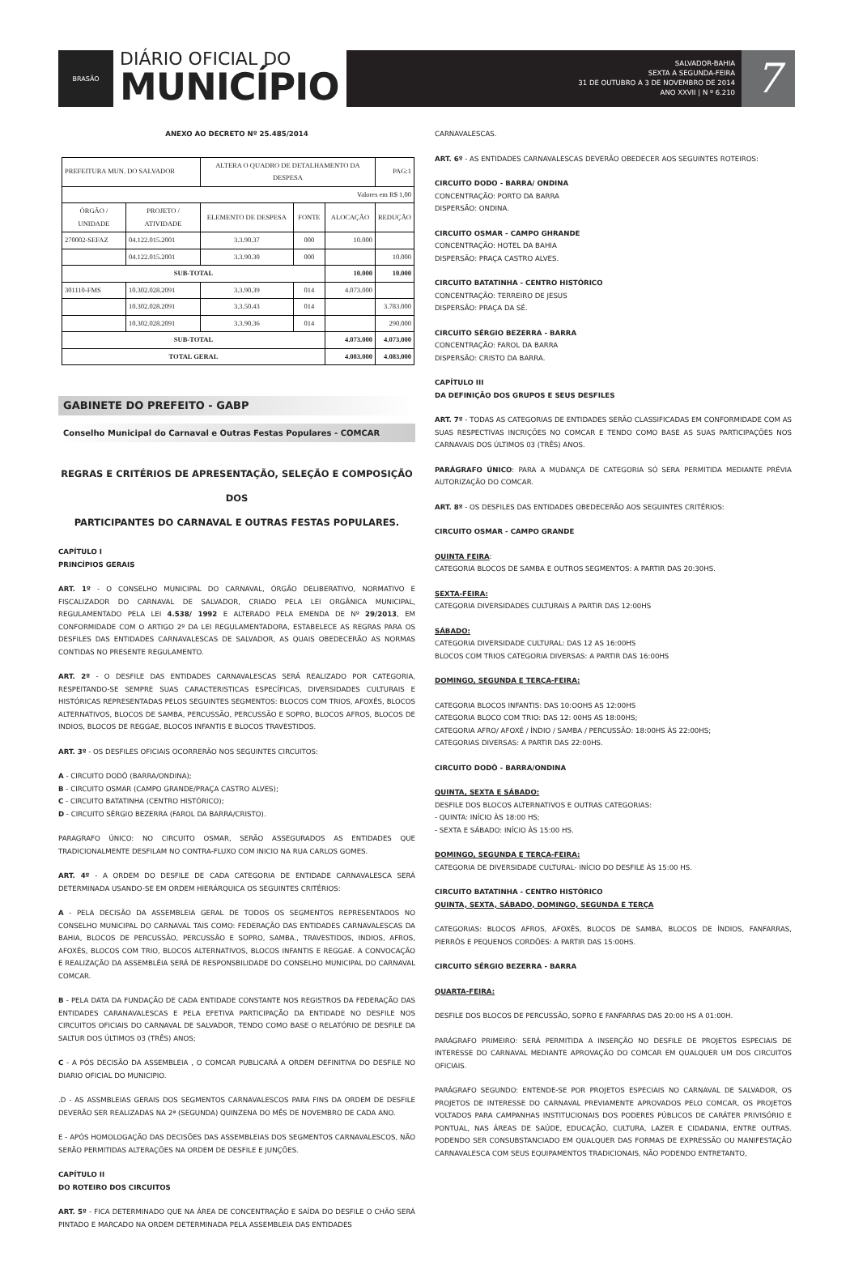BRASÃO
DIÁRIO OFICIAL DO
MUNICÍPIO
SALVADOR-BAHIA
SEXTA A SEGUNDA-FEIRA
31 DE OUTUBRO A 3 DE NOVEMBRO DE 2014
ANO XXVII | N º 6.210
7
ANEXO AO DECRETO Nº 25.485/2014
| PREFEITURA MUN. DO SALVADOR | | ALTERA O QUADRO DE DETALHAMENTO DA DESPESA | | | PAG:1 |
| Valores em R$ 1,00 | | | | | |
| ÓRGÃO / UNIDADE | PROJETO / ATIVIDADE | ELEMENTO DE DESPESA | FONTE | ALOCAÇÃO | REDUÇÃO |
| 270002-SEFAZ | 04.122.015.2001 | 3.3.90.37 | 000 | 10.000 | |
| | 04.122.015.2001 | 3.3.90.30 | 000 | | 10.000 |
| SUB-TOTAL | | | | 10.000 | 10.000 |
| 301110-FMS | 10.302.028.2091 | 3.3.90.39 | 014 | 4.073.000 | |
| | 10.302.028.2091 | 3.3.50.43 | 014 | | 3.783.000 |
| | 10.302.028.2091 | 3.3.90.36 | 014 | | 290.000 |
| SUB-TOTAL | | | | 4.073.000 | 4.073.000 |
| TOTAL GERAL | | | | 4.083.000 | 4.083.000 |
GABINETE DO PREFEITO - GABP
Conselho Municipal do Carnaval e Outras Festas Populares - COMCAR
REGRAS E CRITÉRIOS DE APRESENTAÇÃO, SELEÇÃO E COMPOSIÇÃO DOS
PARTICIPANTES DO CARNAVAL E OUTRAS FESTAS POPULARES.
CAPÍTULO I
PRINCÍPIOS GERAIS
ART. 1º - O CONSELHO MUNICIPAL DO CARNAVAL, ÓRGÃO DELIBERATIVO, NORMATIVO E FISCALIZADOR DO CARNAVAL DE SALVADOR, CRIADO PELA LEI ORGÂNICA MUNICIPAL, REGULAMENTADO PELA LEI 4.538/ 1992 E ALTERADO PELA EMENDA DE Nº 29/2013, EM CONFORMIDADE COM O ARTIGO 2º DA LEI REGULAMENTADORA, ESTABELECE AS REGRAS PARA OS DESFILES DAS ENTIDADES CARNAVALESCAS DE SALVADOR, AS QUAIS OBEDECERÃO AS NORMAS CONTIDAS NO PRESENTE REGULAMENTO.
ART. 2º - O DESFILE DAS ENTIDADES CARNAVALESCAS SERÁ REALIZADO POR CATEGORIA, RESPEITANDO-SE SEMPRE SUAS CARACTERISTICAS ESPECÍFICAS, DIVERSIDADES CULTURAIS E HISTÓRICAS REPRESENTADAS PELOS SEGUINTES SEGMENTOS: BLOCOS COM TRIOS, AFOXÉS, BLOCOS ALTERNATIVOS, BLOCOS DE SAMBA, PERCUSSÃO, PERCUSSÃO E SOPRO, BLOCOS AFROS, BLOCOS DE INDIOS, BLOCOS DE REGGAE, BLOCOS INFANTIS E BLOCOS TRAVESTIDOS.
ART. 3º - OS DESFILES OFICIAIS OCORRERÃO NOS SEGUINTES CIRCUITOS:
A - CIRCUITO DODÔ (BARRA/ONDINA);
B - CIRCUITO OSMAR (CAMPO GRANDE/PRAÇA CASTRO ALVES);
C - CIRCUITO BATATINHA (CENTRO HISTÓRICO);
D - CIRCUITO SÉRGIO BEZERRA (FAROL DA BARRA/CRISTO).
PARAGRAFO ÚNICO: NO CIRCUITO OSMAR, SERÃO ASSEGURADOS AS ENTIDADES QUE TRADICIONALMENTE DESFILAM NO CONTRA-FLUXO COM INICIO NA RUA CARLOS GOMES.
ART. 4º - A ORDEM DO DESFILE DE CADA CATEGORIA DE ENTIDADE CARNAVALESCA SERÁ DETERMINADA USANDO-SE EM ORDEM HIERÁRQUICA OS SEGUINTES CRITÉRIOS:
A - PELA DECISÃO DA ASSEMBLEIA GERAL DE TODOS OS SEGMENTOS REPRESENTADOS NO CONSELHO MUNICIPAL DO CARNAVAL TAIS COMO: FEDERAÇÃO DAS ENTIDADES CARNAVALESCAS DA BAHIA, BLOCOS DE PERCUSSÃO, PERCUSSÃO E SOPRO, SAMBA., TRAVESTIDOS, INDIOS, AFROS, AFOXÉS, BLOCOS COM TRIO, BLOCOS ALTERNATIVOS, BLOCOS INFANTIS E REGGAE. A CONVOCAÇÃO E REALIZAÇÃO DA ASSEMBLÉIA SERÁ DE RESPONSBILIDADE DO CONSELHO MUNICIPAL DO CARNAVAL COMCAR.
B - PELA DATA DA FUNDAÇÃO DE CADA ENTIDADE CONSTANTE NOS REGISTROS DA FEDERAÇÃO DAS ENTIDADES CARANAVALESCAS E PELA EFETIVA PARTICIPAÇÃO DA ENTIDADE NO DESFILE NOS CIRCUITOS OFICIAIS DO CARNAVAL DE SALVADOR, TENDO COMO BASE O RELATÓRIO DE DESFILE DA SALTUR DOS ÚLTIMOS 03 (TRÊS) ANOS;
C - A PÓS DECISÃO DA ASSEMBLEIA , O COMCAR PUBLICARÁ A ORDEM DEFINITIVA DO DESFILE NO DIARIO OFICIAL DO MUNICIPIO.
.D - AS ASSMBLEIAS GERAIS DOS SEGMENTOS CARNAVALESCOS PARA FINS DA ORDEM DE DESFILE DEVERÃO SER REALIZADAS NA 2ª (SEGUNDA) QUINZENA DO MÊS DE NOVEMBRO DE CADA ANO.
E - APÓS HOMOLOGAÇÃO DAS DECISÕES DAS ASSEMBLEIAS DOS SEGMENTOS CARNAVALESCOS, NÃO SERÃO PERMITIDAS ALTERAÇÕES NA ORDEM DE DESFILE E JUNÇÕES.
CAPÍTULO II
DO ROTEIRO DOS CIRCUITOS
ART. 5º - FICA DETERMINADO QUE NA ÁREA DE CONCENTRAÇÃO E SAÍDA DO DESFILE O CHÃO SERÁ PINTADO E MARCADO NA ORDEM DETERMINADA PELA ASSEMBLEIA DAS ENTIDADES
CARNAVALESCAS.
ART. 6º - AS ENTIDADES CARNAVALESCAS DEVERÃO OBEDECER AOS SEGUINTES ROTEIROS:
CIRCUITO DODO - BARRA/ ONDINA
CONCENTRAÇÃO: PORTO DA BARRA
DISPERSÃO: ONDINA.
CIRCUITO OSMAR - CAMPO GHRANDE
CONCENTRAÇÃO: HOTEL DA BAHIA
DISPERSÃO: PRAÇA CASTRO ALVES.
CIRCUITO BATATINHA - CENTRO HISTÓRICO
CONCENTRAÇÃO: TERREIRO DE JESUS
DISPERSÃO: PRAÇA DA SÉ.
CIRCUITO SÉRGIO BEZERRA - BARRA
CONCENTRAÇÃO: FAROL DA BARRA
DISPERSÃO: CRISTO DA BARRA.
CAPÍTULO III
DA DEFINIÇÃO DOS GRUPOS E SEUS DESFILES
ART. 7º - TODAS AS CATEGORIAS DE ENTIDADES SERÃO CLASSIFICADAS EM CONFORMIDADE COM AS SUAS RESPECTIVAS INCRIÇÕES NO COMCAR E TENDO COMO BASE AS SUAS PARTICIPAÇÕES NOS CARNAVAIS DOS ÚLTIMOS 03 (TRÊS) ANOS.
PARÁGRAFO ÚNICO: PARA A MUDANÇA DE CATEGORIA SÓ SERA PERMITIDA MEDIANTE PRÉVIA AUTORIZAÇÃO DO COMCAR.
ART. 8º - OS DESFILES DAS ENTIDADES OBEDECERÃO AOS SEGUINTES CRITÉRIOS:
CIRCUITO OSMAR - CAMPO GRANDE
QUINTA FEIRA:
CATEGORIA BLOCOS DE SAMBA E OUTROS SEGMENTOS: A PARTIR DAS 20:30HS.
SEXTA-FEIRA:
CATEGORIA DIVERSIDADES CULTURAIS A PARTIR DAS 12:00HS
SÁBADO:
CATEGORIA DIVERSIDADE CULTURAL: DAS 12 AS 16:00HS
BLOCOS COM TRIOS CATEGORIA DIVERSAS: A PARTIR DAS 16:00HS
DOMINGO, SEGUNDA E TERÇA-FEIRA:
CATEGORIA BLOCOS INFANTIS: DAS 10:OOHS AS 12:00HS
CATEGORIA BLOCO COM TRIO: DAS 12: 00HS AS 18:00HS;
CATEGORIA AFRO/ AFOXÉ / ÍNDIO / SAMBA / PERCUSSÃO: 18:00HS ÀS 22:00HS;
CATEGORIAS DIVERSAS: A PARTIR DAS 22:00HS.
CIRCUITO DODÔ - BARRA/ONDINA
QUINTA, SEXTA E SÁBADO:
DESFILE DOS BLOCOS ALTERNATIVOS E OUTRAS CATEGORIAS:
- QUINTA: INÍCIO ÀS 18:00 HS;
- SEXTA E SÁBADO: INÍCIO ÀS 15:00 HS.
DOMINGO, SEGUNDA E TERÇA-FEIRA:
CATEGORIA DE DIVERSIDADE CULTURAL- INÍCIO DO DESFILE ÀS 15:00 HS.
CIRCUITO BATATINHA - CENTRO HISTÓRICO
QUINTA, SEXTA, SÁBADO, DOMINGO, SEGUNDA E TERÇA
CATEGORIAS: BLOCOS AFROS, AFOXÉS, BLOCOS DE SAMBA, BLOCOS DE ÍNDIOS, FANFARRAS, PIERRÔS E PEQUENOS CORDÕES: A PARTIR DAS 15:00HS.
CIRCUITO SÉRGIO BEZERRA - BARRA
QUARTA-FEIRA:
DESFILE DOS BLOCOS DE PERCUSSÃO, SOPRO E FANFARRAS DAS 20:00 HS A 01:00H.
PARÁGRAFO PRIMEIRO: SERÁ PERMITIDA A INSERÇÃO NO DESFILE DE PROJETOS ESPECIAIS DE INTERESSE DO CARNAVAL MEDIANTE APROVAÇÃO DO COMCAR EM QUALQUER UM DOS CIRCUITOS OFICIAIS.
PARÁGRAFO SEGUNDO: ENTENDE-SE POR PROJETOS ESPECIAIS NO CARNAVAL DE SALVADOR, OS PROJETOS DE INTERESSE DO CARNAVAL PREVIAMENTE APROVADOS PELO COMCAR, OS PROJETOS VOLTADOS PARA CAMPANHAS INSTITUCIONAIS DOS PODERES PÚBLICOS DE CARÁTER PRIVISÓRIO E PONTUAL, NAS ÁREAS DE SAÚDE, EDUCAÇÃO, CULTURA, LAZER E CIDADANIA, ENTRE OUTRAS. PODENDO SER CONSUBSTANCIADO EM QUALQUER DAS FORMAS DE EXPRESSÃO OU MANIFESTAÇÃO CARNAVALESCA COM SEUS EQUIPAMENTOS TRADICIONAIS, NÃO PODENDO ENTRETANTO,